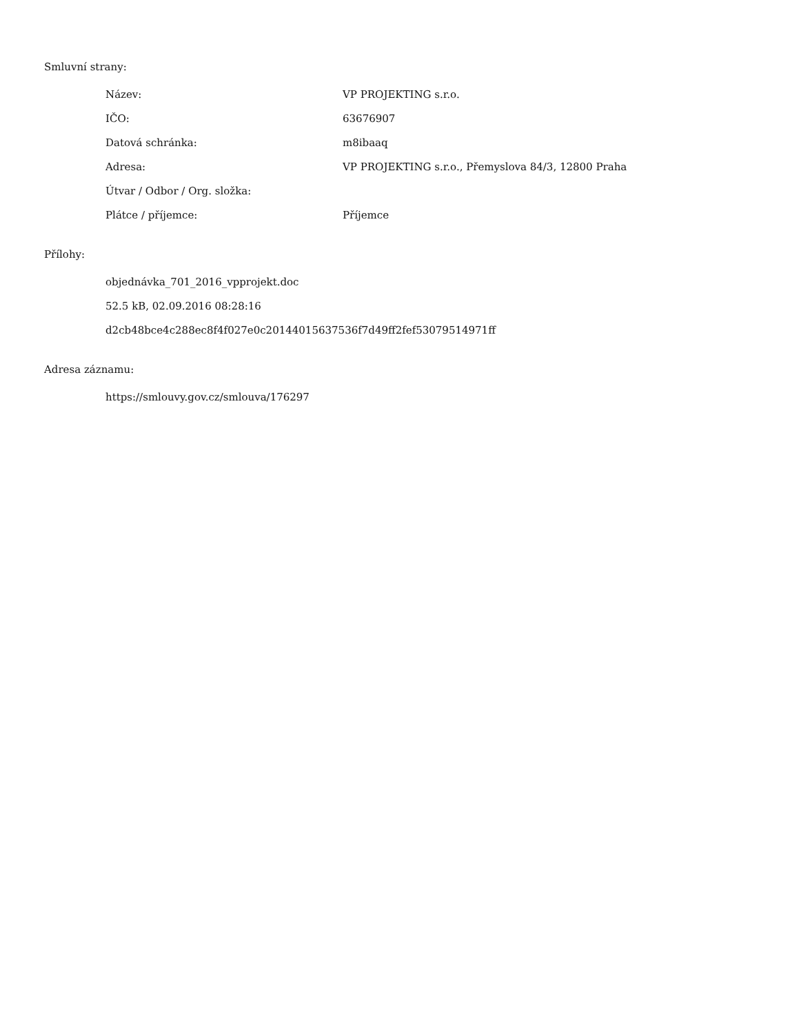Smluvní strany:
| Název: | VP PROJEKTING s.r.o. |
| IČO: | 63676907 |
| Datová schránka: | m8ibaaq |
| Adresa: | VP PROJEKTING s.r.o., Přemyslova 84/3, 12800 Praha |
| Útvar / Odbor / Org. složka: | |
| Plátce / příjemce: | Příjemce |
Přílohy:
objednávka_701_2016_vpprojekt.doc
52.5 kB, 02.09.2016 08:28:16
d2cb48bce4c288ec8f4f027e0c20144015637536f7d49ff2fef53079514971ff
Adresa záznamu:
https://smlouvy.gov.cz/smlouva/176297